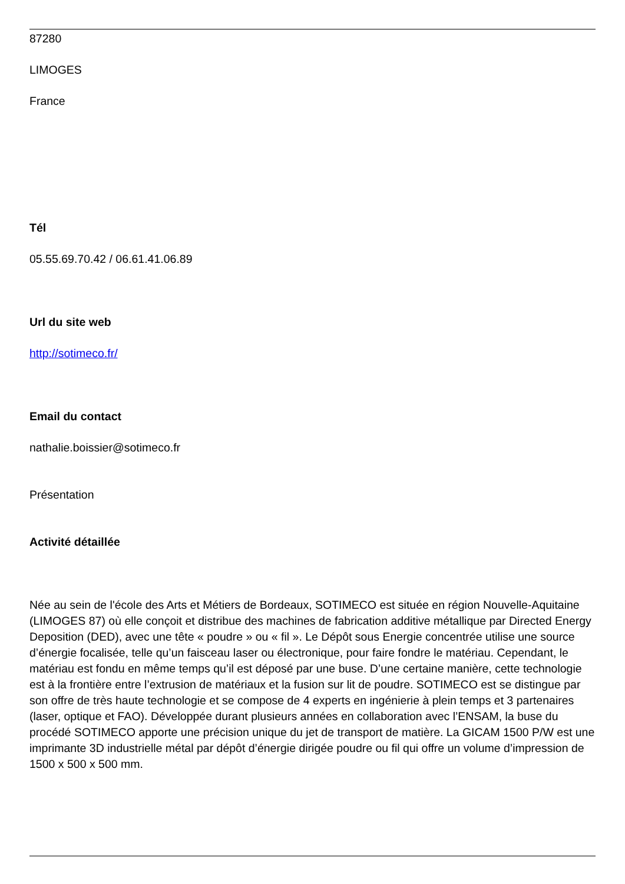87280
LIMOGES
France
Tél
05.55.69.70.42 / 06.61.41.06.89
Url du site web
http://sotimeco.fr/
Email du contact
nathalie.boissier@sotimeco.fr
Présentation
Activité détaillée
Née au sein de l'école des Arts et Métiers de Bordeaux, SOTIMECO est située en région Nouvelle-Aquitaine (LIMOGES 87) où elle conçoit et distribue des machines de fabrication additive métallique par Directed Energy Deposition (DED), avec une tête « poudre » ou « fil ». Le Dépôt sous Energie concentrée utilise une source d’énergie focalisée, telle qu’un faisceau laser ou électronique, pour faire fondre le matériau. Cependant, le matériau est fondu en même temps qu’il est déposé par une buse. D’une certaine manière, cette technologie est à la frontière entre l’extrusion de matériaux et la fusion sur lit de poudre. SOTIMECO est se distingue par son offre de très haute technologie et se compose de 4 experts en ingénierie à plein temps et 3 partenaires (laser, optique et FAO). Développée durant plusieurs années en collaboration avec l’ENSAM, la buse du procédé SOTIMECO apporte une précision unique du jet de transport de matière. La GICAM 1500 P/W est une imprimante 3D industrielle métal par dépôt d’énergie dirigée poudre ou fil qui offre un volume d’impression de 1500 x 500 x 500 mm.